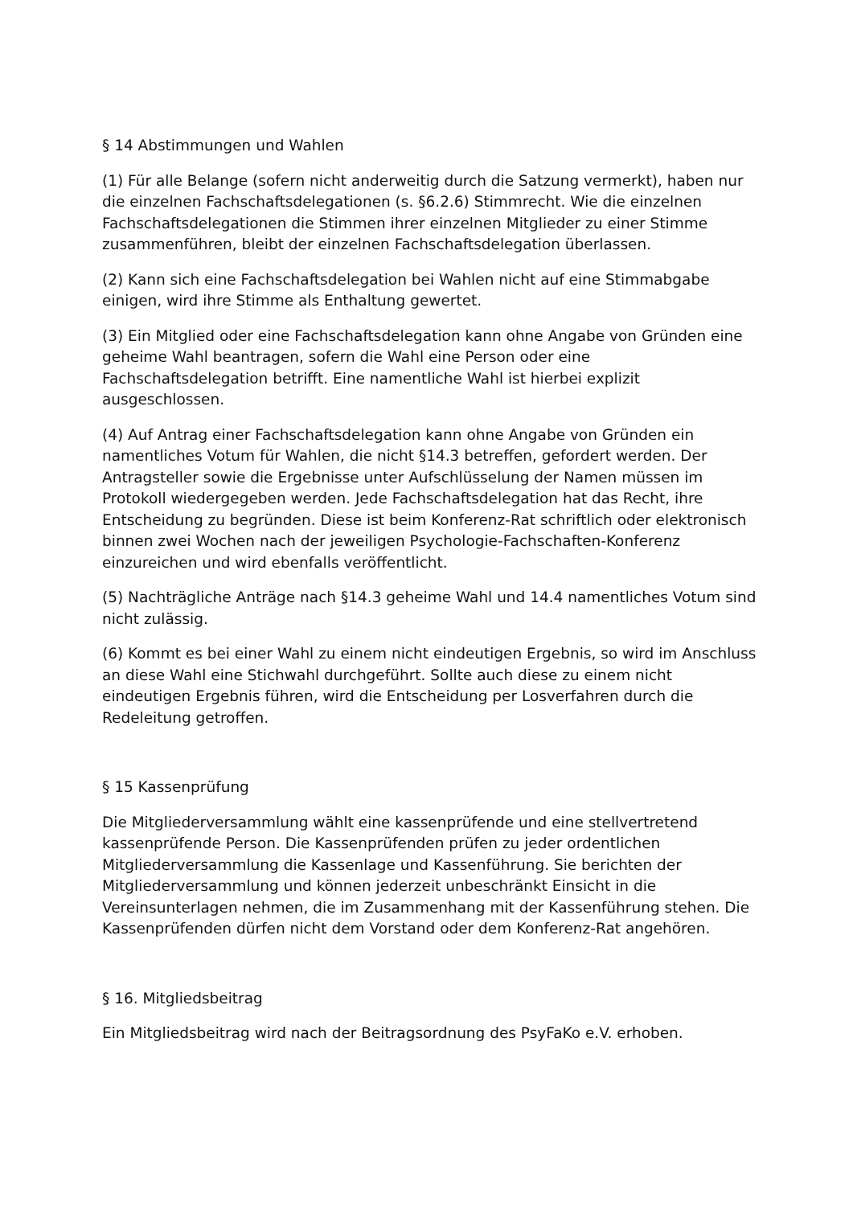§ 14 Abstimmungen und Wahlen
(1) Für alle Belange (sofern nicht anderweitig durch die Satzung vermerkt), haben nur die einzelnen Fachschaftsdelegationen (s. §6.2.6) Stimmrecht. Wie die einzelnen Fachschaftsdelegationen die Stimmen ihrer einzelnen Mitglieder zu einer Stimme zusammenführen, bleibt der einzelnen Fachschaftsdelegation überlassen.
(2) Kann sich eine Fachschaftsdelegation bei Wahlen nicht auf eine Stimmabgabe einigen, wird ihre Stimme als Enthaltung gewertet.
(3) Ein Mitglied oder eine Fachschaftsdelegation kann ohne Angabe von Gründen eine geheime Wahl beantragen, sofern die Wahl eine Person oder eine Fachschaftsdelegation betrifft. Eine namentliche Wahl ist hierbei explizit ausgeschlossen.
(4) Auf Antrag einer Fachschaftsdelegation kann ohne Angabe von Gründen ein namentliches Votum für Wahlen, die nicht §14.3 betreffen, gefordert werden. Der Antragsteller sowie die Ergebnisse unter Aufschlüsselung der Namen müssen im Protokoll wiedergegeben werden. Jede Fachschaftsdelegation hat das Recht, ihre Entscheidung zu begründen. Diese ist beim Konferenz-Rat schriftlich oder elektronisch binnen zwei Wochen nach der jeweiligen Psychologie-Fachschaften-Konferenz einzureichen und wird ebenfalls veröffentlicht.
(5) Nachträgliche Anträge nach §14.3 geheime Wahl und 14.4 namentliches Votum sind nicht zulässig.
(6) Kommt es bei einer Wahl zu einem nicht eindeutigen Ergebnis, so wird im Anschluss an diese Wahl eine Stichwahl durchgeführt. Sollte auch diese zu einem nicht eindeutigen Ergebnis führen, wird die Entscheidung per Losverfahren durch die Redeleitung getroffen.
§ 15 Kassenprüfung
Die Mitgliederversammlung wählt eine kassenprüfende und eine stellvertretend kassenprüfende Person. Die Kassenprüfenden prüfen zu jeder ordentlichen Mitgliederversammlung die Kassenlage und Kassenführung. Sie berichten der Mitgliederversammlung und können jederzeit unbeschränkt Einsicht in die Vereinsunterlagen nehmen, die im Zusammenhang mit der Kassenführung stehen. Die Kassenprüfenden dürfen nicht dem Vorstand oder dem Konferenz-Rat angehören.
§ 16. Mitgliedsbeitrag
Ein Mitgliedsbeitrag wird nach der Beitragsordnung des PsyFaKo e.V. erhoben.